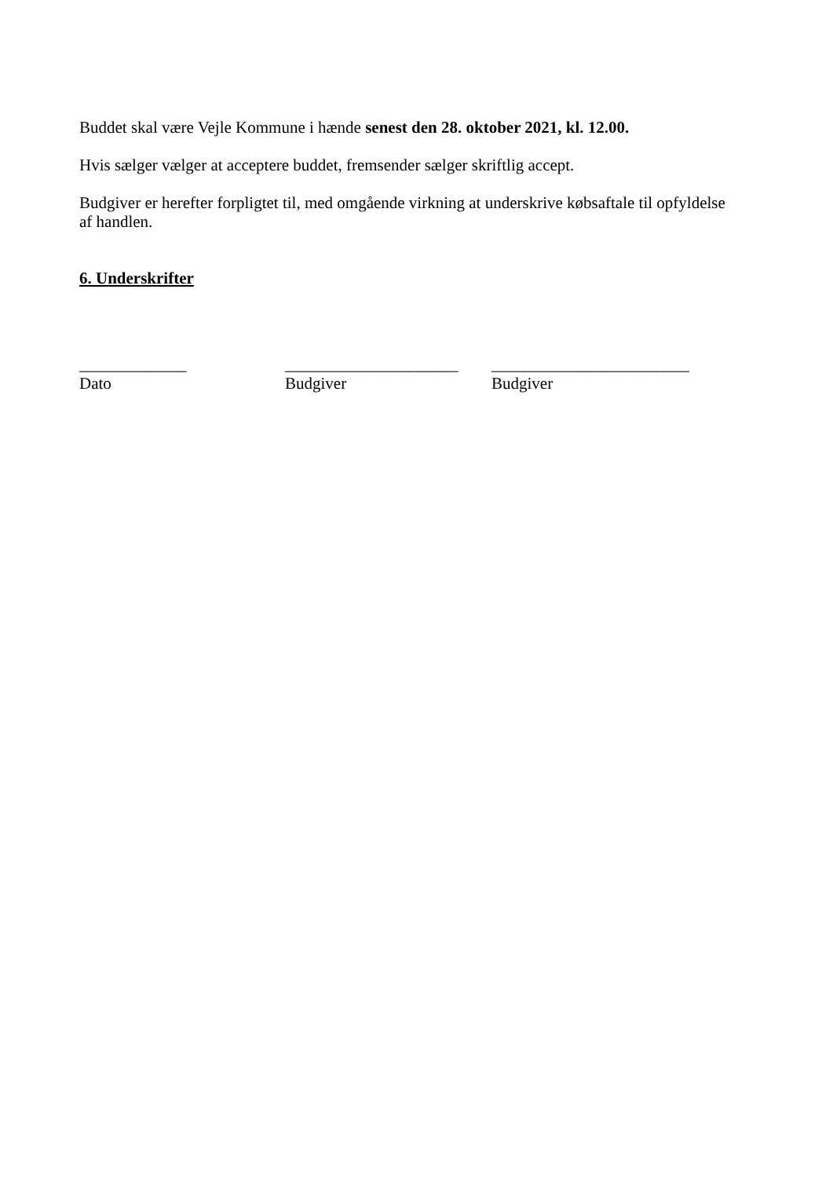Buddet skal være Vejle Kommune i hænde senest den 28. oktober 2021, kl. 12.00.
Hvis sælger vælger at acceptere buddet, fremsender sælger skriftlig accept.
Budgiver er herefter forpligtet til, med omgående virkning at underskrive købsaftale til opfyldelse af handlen.
6. Underskrifter
_____________
Dato
_____________________
Budgiver
________________________
Budgiver